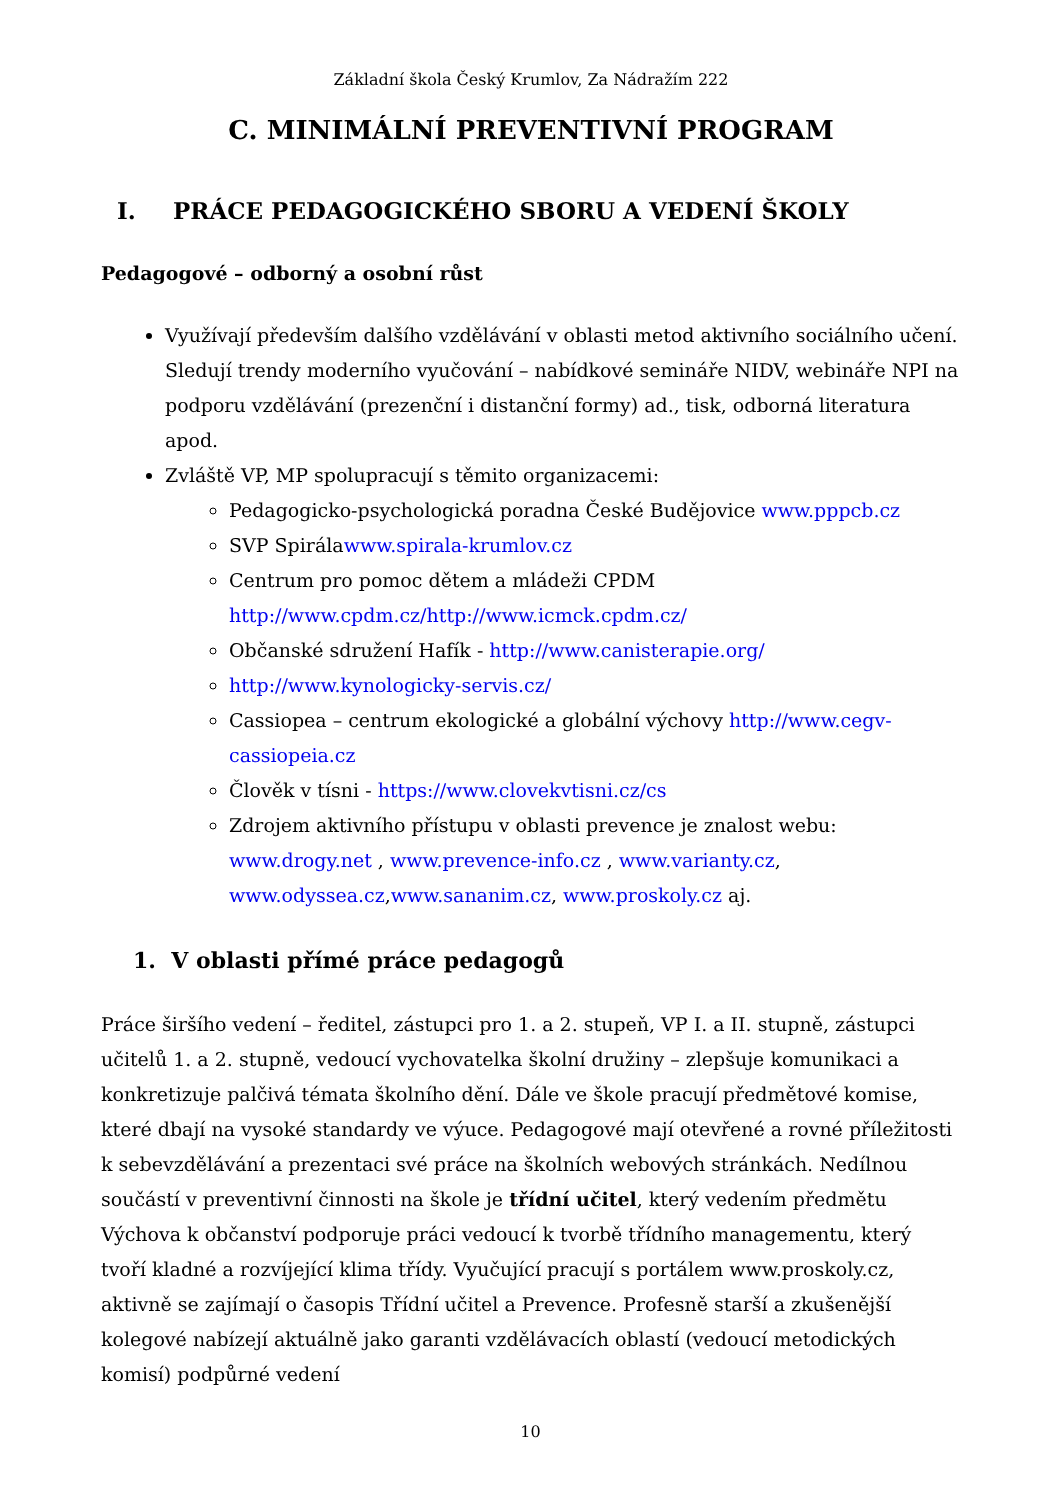Základní škola Český Krumlov, Za Nádražím 222
C. MINIMÁLNÍ PREVENTIVNÍ PROGRAM
I. PRÁCE PEDAGOGICKÉHO SBORU A VEDENÍ ŠKOLY
Pedagogové – odborný a osobní růst
Využívají především dalšího vzdělávání v oblasti metod aktivního sociálního učení. Sledují trendy moderního vyučování – nabídkové semináře NIDV, webináře NPI na podporu vzdělávání (prezenční i distanční formy) ad., tisk, odborná literatura apod.
Zvláště VP, MP spolupracují s těmito organizacemi:
Pedagogicko-psychologická poradna České Budějovice www.pppcb.cz
SVP Spirálawww.spirala-krumlov.cz
Centrum pro pomoc dětem a mládeži CPDM http://www.cpdm.cz/http://www.icmck.cpdm.cz/
Občanské sdružení Hafík - http://www.canisterapie.org/
http://www.kynologicky-servis.cz/
Cassiopea – centrum ekologické a globální výchovy http://www.cegv-cassiopeia.cz
Člověk v tísni - https://www.clovekvtisni.cz/cs
Zdrojem aktivního přístupu v oblasti prevence je znalost webu: www.drogy.net , www.prevence-info.cz , www.varianty.cz, www.odyssea.cz,www.sananim.cz, www.proskoly.cz aj.
1. V oblasti přímé práce pedagogů
Práce širšího vedení – ředitel, zástupci pro 1. a 2. stupeň, VP I. a II. stupně, zástupci učitelů 1. a 2. stupně, vedoucí vychovatelka školní družiny – zlepšuje komunikaci a konkretizuje palčivá témata školního dění. Dále ve škole pracují předmětové komise, které dbají na vysoké standardy ve výuce. Pedagogové mají otevřené a rovné příležitosti k sebevzdělávání a prezentaci své práce na školních webových stránkách. Nedílnou součástí v preventivní činnosti na škole je třídní učitel, který vedením předmětu Výchova k občanství podporuje práci vedoucí k tvorbě třídního managementu, který tvoří kladné a rozvíjející klima třídy. Vyučující pracují s portálem www.proskoly.cz, aktivně se zajímají o časopis Třídní učitel a Prevence. Profesně starší a zkušenější kolegové nabízejí aktuálně jako garanti vzdělávacích oblastí (vedoucí metodických komisí) podpůrné vedení
10